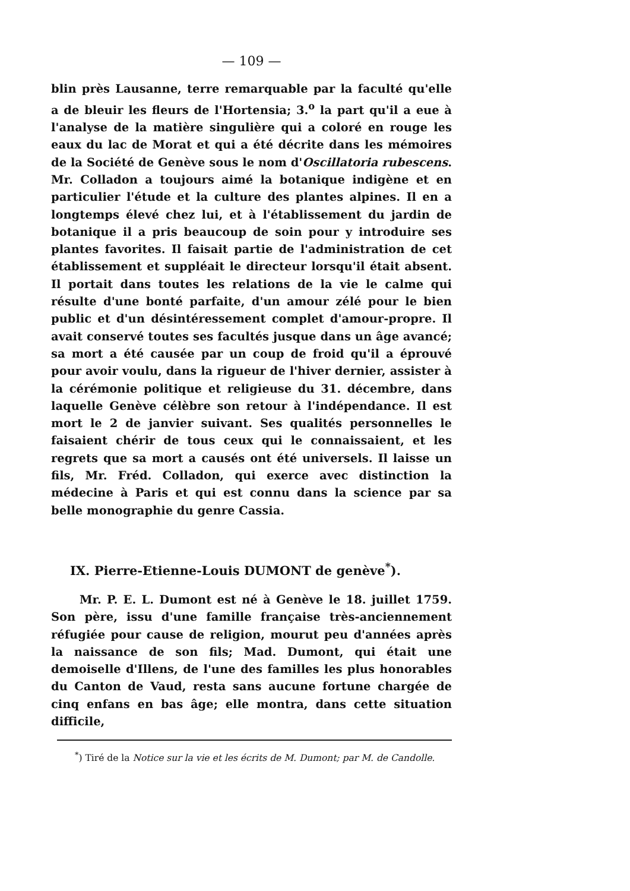— 109 —
blin près Lausanne, terre remarquable par la faculté qu'elle a de bleuir les fleurs de l'Hortensia; 3.<sup>o</sup> la part qu'il a eue à l'analyse de la matière singulière qui a coloré en rouge les eaux du lac de Morat et qui a été décrite dans les mémoires de la Société de Genève sous le nom d'Oscillatoria rubescens. Mr. Colladon a toujours aimé la botanique indigène et en particulier l'étude et la culture des plantes alpines. Il en a longtemps élevé chez lui, et à l'établissement du jardin de botanique il a pris beaucoup de soin pour y introduire ses plantes favorites. Il faisait partie de l'administration de cet établissement et suppléait le directeur lorsqu'il était absent. Il portait dans toutes les relations de la vie le calme qui résulte d'une bonté parfaite, d'un amour zélé pour le bien public et d'un désintéressement complet d'amour-propre. Il avait conservé toutes ses facultés jusque dans un âge avancé; sa mort a été causée par un coup de froid qu'il a éprouvé pour avoir voulu, dans la rigueur de l'hiver dernier, assister à la cérémonie politique et religieuse du 31. décembre, dans laquelle Genève célèbre son retour à l'indépendance. Il est mort le 2 de janvier suivant. Ses qualités personnelles le faisaient chérir de tous ceux qui le connaissaient, et les regrets que sa mort a causés ont été universels. Il laisse un fils, Mr. Fréd. Colladon, qui exerce avec distinction la médecine à Paris et qui est connu dans la science par sa belle monographie du genre Cassia.
IX. Pierre-Etienne-Louis DUMONT de genève<sup>*</sup>).
Mr. P. E. L. Dumont est né à Genève le 18. juillet 1759. Son père, issu d'une famille française très-anciennement réfugiée pour cause de religion, mourut peu d'années après la naissance de son fils; Mad. Dumont, qui était une demoiselle d'Illens, de l'une des familles les plus honorables du Canton de Vaud, resta sans aucune fortune chargée de cinq enfans en bas âge; elle montra, dans cette situation difficile,
<sup>*</sup>) Tiré de la Notice sur la vie et les écrits de M. Dumont; par M. de Candolle.